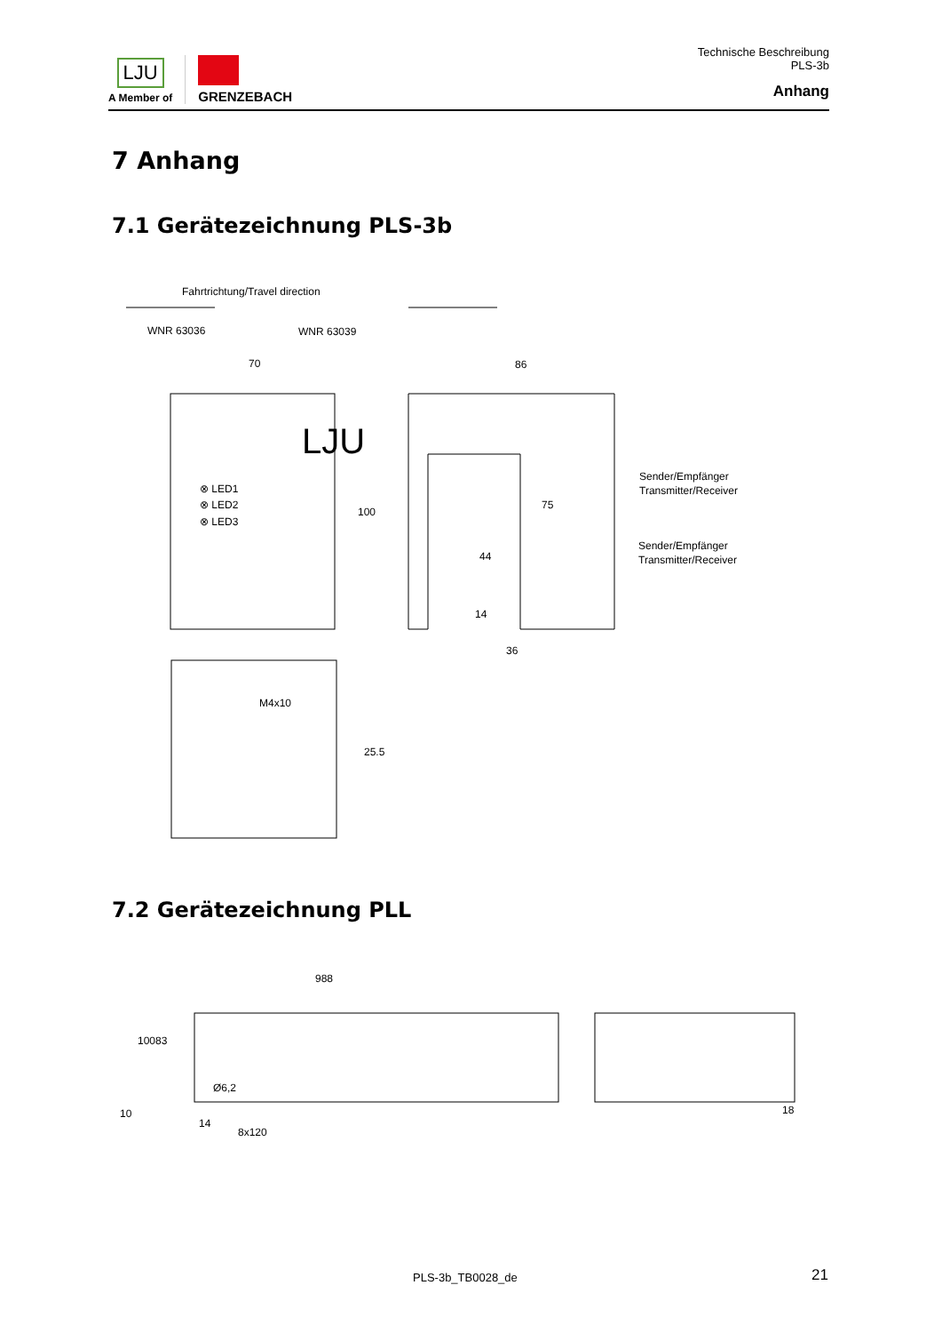LJU
A Member of
GRENZEBACH
Technische Beschreibung
PLS-3b
Anhang
7 Anhang
7.1 Gerätezeichnung PLS-3b
Fahrtrichtung/Travel direction
WNR 63036
WNR 63039
70
86
LJU
⊗ LED1
⊗ LED2
⊗ LED3
100
Sender/Empfänger
Transmitter/Receiver
Sender/Empfänger
Transmitter/Receiver
75
44
14
36
M4x10
25.5
7.2 Gerätezeichnung PLL
988
100
83
Ø6,2
14
8x120
18
10
PLS-3b_TB0028_de 21